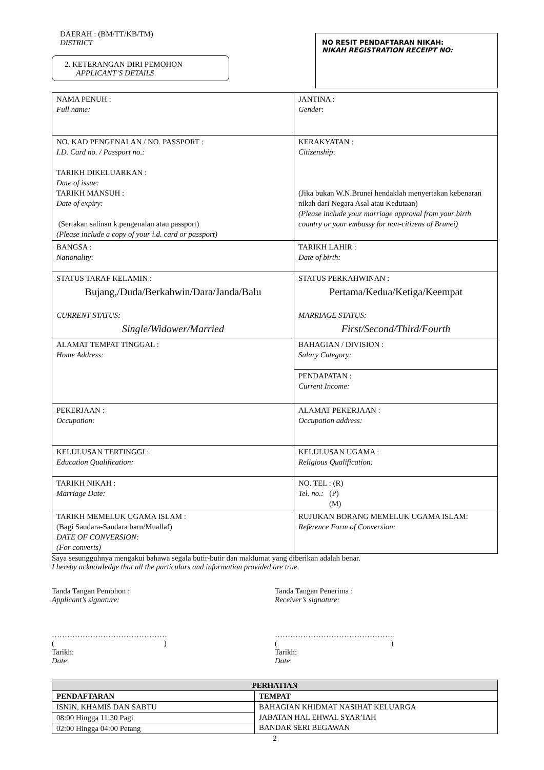DAERAH : (BM/TT/KB/TM)
DISTRICT
2. KETERANGAN DIRI PEMOHON
APPLICANT’S DETAILS
NO RESIT PENDAFTARAN NIKAH:
NIKAH REGISTRATION RECEIPT NO:
| NAMA PENUH : Full name: | JANTINA : Gender : |
| NO. KAD PENGENALAN / NO. PASSPORT : I.D. Card no. / Passport no.: TARIKH DIKELUARKAN : Date of issue: TARIKH MANSUH : Date of expiry: (Sertakan salinan k.pengenalan atau passport) (Please include a copy of your i.d. card or passport) | KERAKYATAN : Citizenship : (Jika bukan W.N.Brunei hendaklah menyertakan kebenaran nikah dari Negara Asal atau Kedutaan) (Please include your marriage approval from your birth country or your embassy for non-citizens of Brunei) |
| BANGSA : Nationality : | TARIKH LAHIR : Date of birth: |
| STATUS TARAF KELAMIN : Bujang,/Duda/Berkahwin/Dara/Janda/Balu CURRENT STATUS: Single/Widower/Married | STATUS PERKAHWINAN : Pertama/Kedua/Ketiga/Keempat MARRIAGE STATUS: First/Second/Third/Fourth |
| ALAMAT TEMPAT TINGGAL : Home Address: | BAHAGIAN / DIVISION : Salary Category: |
| | PENDAPATAN : Current Income: |
| PEKERJAAN : Occupation: | ALAMAT PEKERJAAN : Occupation address: |
| KELULUSAN TERTINGGI : Education Qualification: | KELULUSAN UGAMA : Religious Qualification: |
| TARIKH NIKAH : Marriage Date: | NO. TEL : (R) Tel. no.: (P) (M) |
| TARIKH MEMELUK UGAMA ISLAM : (Bagi Saudara-Saudara baru/Muallaf) DATE OF CONVERSION: (For converts) | RUJUKAN BORANG MEMELUK UGAMA ISLAM: Reference Form of Conversion: |
Saya sesungguhnya mengakui bahawa segala butir-butir dan maklumat yang diberikan adalah benar.
I hereby acknowledge that all the particulars and information provided are true.
Tanda Tangan Pemohon :
Applicant’s signature:
………………………………………
( )
Tarikh:
Date:
Tanda Tangan Penerima :
Receiver’s signature:
………………………………………..
( )
Tarikh:
Date:
| PERHATIAN | |
| --- | --- |
| PENDAFTARAN | TEMPAT |
| ISNIN, KHAMIS DAN SABTU | BAHAGIAN KHIDMAT NASIHAT KELUARGA JABATAN HAL EHWAL SYAR’IAH BANDAR SERI BEGAWAN |
| 08:00 Hingga 11:30 Pagi | |
| 02:00 Hingga 04:00 Petang | |
2